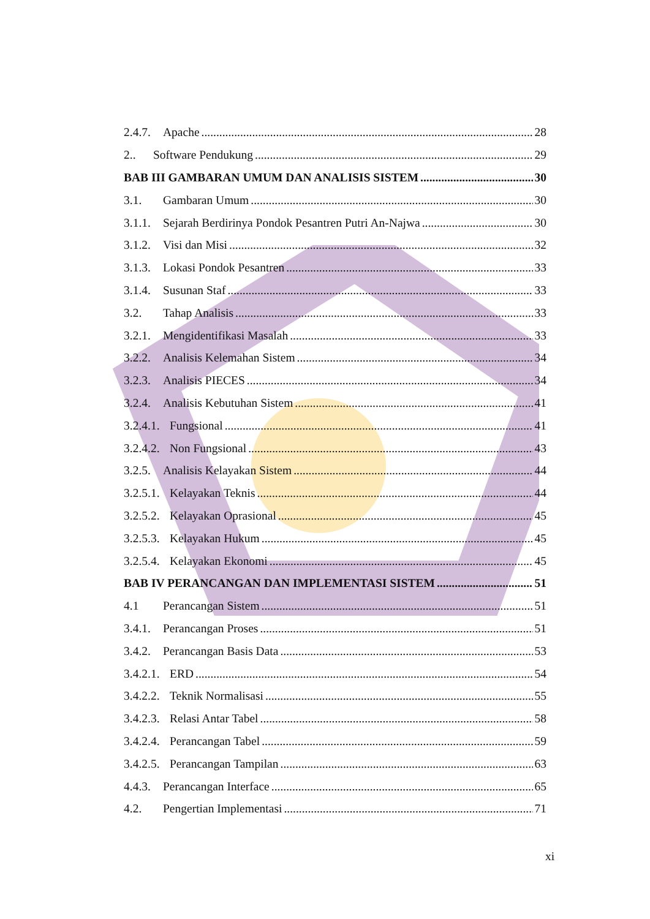2.4.7. Apache 28
2.. Software Pendukung 29
BAB III GAMBARAN UMUM DAN ANALISIS SISTEM 30
3.1. Gambaran Umum 30
3.1.1. Sejarah Berdirinya Pondok Pesantren Putri An-Najwa 30
3.1.2. Visi dan Misi 32
3.1.3. Lokasi Pondok Pesantren 33
3.1.4. Susunan Staf 33
3.2. Tahap Analisis 33
3.2.1. Mengidentifikasi Masalah 33
3.2.2. Analisis Kelemahan Sistem 34
3.2.3. Analisis PIECES 34
3.2.4. Analisis Kebutuhan Sistem 41
3.2.4.1. Fungsional 41
3.2.4.2. Non Fungsional 43
3.2.5. Analisis Kelayakan Sistem 44
3.2.5.1. Kelayakan Teknis 44
3.2.5.2. Kelayakan Oprasional 45
3.2.5.3. Kelayakan Hukum 45
3.2.5.4. Kelayakan Ekonomi 45
BAB IV PERANCANGAN DAN IMPLEMENTASI SISTEM 51
4.1 Perancangan Sistem 51
3.4.1. Perancangan Proses 51
3.4.2. Perancangan Basis Data 53
3.4.2.1. ERD 54
3.4.2.2. Teknik Normalisasi 55
3.4.2.3. Relasi Antar Tabel 58
3.4.2.4. Perancangan Tabel 59
3.4.2.5. Perancangan Tampilan 63
4.4.3. Perancangan Interface 65
4.2. Pengertian Implementasi 71
xi